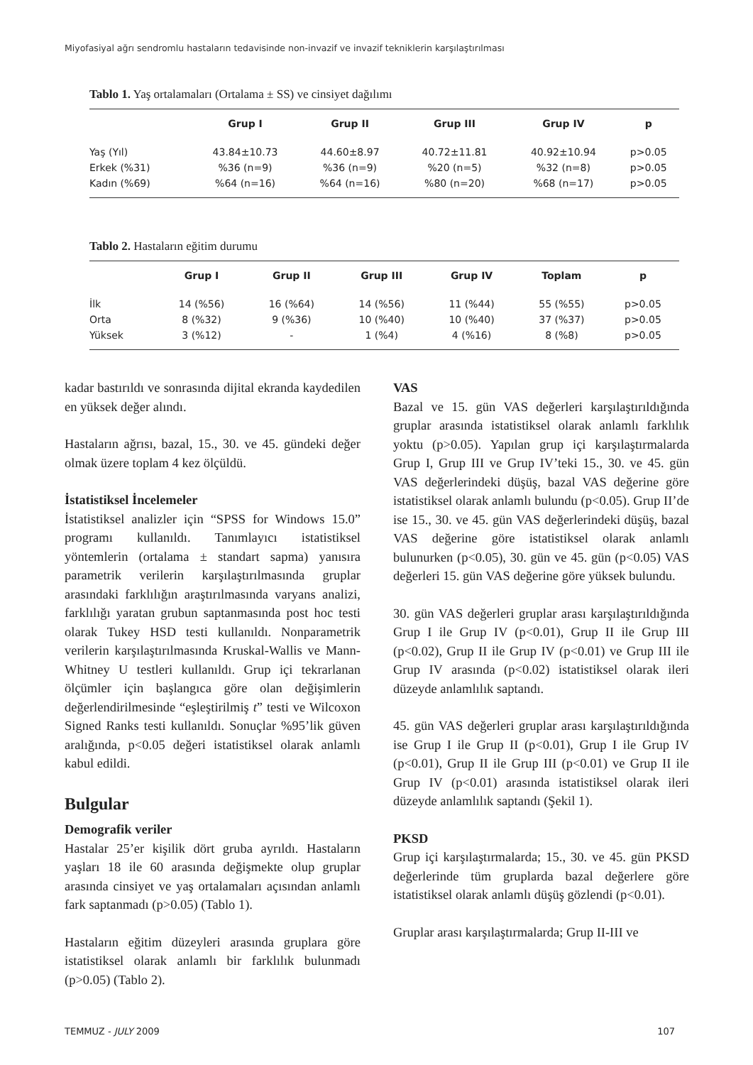Miyofasiyal ağrı sendromlu hastaların tedavisinde non-invazif ve invazif tekniklerin karşılaştırılması
Tablo 1. Yaş ortalamaları (Ortalama ± SS) ve cinsiyet dağılımı
| | Grup I | Grup II | Grup III | Grup IV | p |
| --- | --- | --- | --- | --- | --- |
| Yaş (Yıl) | 43.84±10.73 | 44.60±8.97 | 40.72±11.81 | 40.92±10.94 | p>0.05 |
| Erkek (%31) | %36 (n=9) | %36 (n=9) | %20 (n=5) | %32 (n=8) | p>0.05 |
| Kadın (%69) | %64 (n=16) | %64 (n=16) | %80 (n=20) | %68 (n=17) | p>0.05 |
Tablo 2. Hastaların eğitim durumu
| | Grup I | Grup II | Grup III | Grup IV | Toplam | p |
| --- | --- | --- | --- | --- | --- | --- |
| İlk | 14 (%56) | 16 (%64) | 14 (%56) | 11 (%44) | 55 (%55) | p>0.05 |
| Orta | 8 (%32) | 9 (%36) | 10 (%40) | 10 (%40) | 37 (%37) | p>0.05 |
| Yüksek | 3 (%12) | - | 1 (%4) | 4 (%16) | 8 (%8) | p>0.05 |
kadar bastırıldı ve sonrasında dijital ekranda kaydedilen en yüksek değer alındı.
Hastaların ağrısı, bazal, 15., 30. ve 45. gündeki değer olmak üzere toplam 4 kez ölçüldü.
İstatistiksel İncelemeler
İstatistiksel analizler için “SPSS for Windows 15.0” programı kullanıldı. Tanımlayıcı istatistiksel yöntemlerin (ortalama ± standart sapma) yanısıra parametrik verilerin karşılaştırılmasında gruplar arasındaki farklılığın araştırılmasında varyans analizi, farklılığı yaratan grubun saptanmasında post hoc testi olarak Tukey HSD testi kullanıldı. Nonparametrik verilerin karşılaştırılmasında Kruskal-Wallis ve Mann-Whitney U testleri kullanıldı. Grup içi tekrarlanan ölçümler için başlangıca göre olan değişimlerin değerlendirilmesinde “eşleştirilmiş t” testi ve Wilcoxon Signed Ranks testi kullanıldı. Sonuçlar %95’lik güven aralığında, p<0.05 değeri istatistiksel olarak anlamlı kabul edildi.
Bulgular
Demografik veriler
Hastalar 25’er kişilik dört gruba ayrıldı. Hastaların yaşları 18 ile 60 arasında değişmekte olup gruplar arasında cinsiyet ve yaş ortalamaları açısından anlamlı fark saptanmadı (p>0.05) (Tablo 1).
Hastaların eğitim düzeyleri arasında gruplara göre istatistiksel olarak anlamlı bir farklılık bulunmadı (p>0.05) (Tablo 2).
VAS
Bazal ve 15. gün VAS değerleri karşılaştırıldığında gruplar arasında istatistiksel olarak anlamlı farklılık yoktu (p>0.05). Yapılan grup içi karşılaştırmalarda Grup I, Grup III ve Grup IV’teki 15., 30. ve 45. gün VAS değerlerindeki düşüş, bazal VAS değerine göre istatistiksel olarak anlamlı bulundu (p<0.05). Grup II’de ise 15., 30. ve 45. gün VAS değerlerindeki düşüş, bazal VAS değerine göre istatistiksel olarak anlamlı bulunurken (p<0.05), 30. gün ve 45. gün (p<0.05) VAS değerleri 15. gün VAS değerine göre yüksek bulundu.
30. gün VAS değerleri gruplar arası karşılaştırıldığında Grup I ile Grup IV (p<0.01), Grup II ile Grup III (p<0.02), Grup II ile Grup IV (p<0.01) ve Grup III ile Grup IV arasında (p<0.02) istatistiksel olarak ileri düzeyde anlamlılık saptandı.
45. gün VAS değerleri gruplar arası karşılaştırıldığında ise Grup I ile Grup II (p<0.01), Grup I ile Grup IV (p<0.01), Grup II ile Grup III (p<0.01) ve Grup II ile Grup IV (p<0.01) arasında istatistiksel olarak ileri düzeyde anlamlılık saptandı (Şekil 1).
PKSD
Grup içi karşılaştırmalarda; 15., 30. ve 45. gün PKSD değerlerinde tüm gruplarda bazal değerlere göre istatistiksel olarak anlamlı düşüş gözlendi (p<0.01).
Gruplar arası karşılaştırmalarda; Grup II-III ve
TEMMUZ - JULY 2009 107